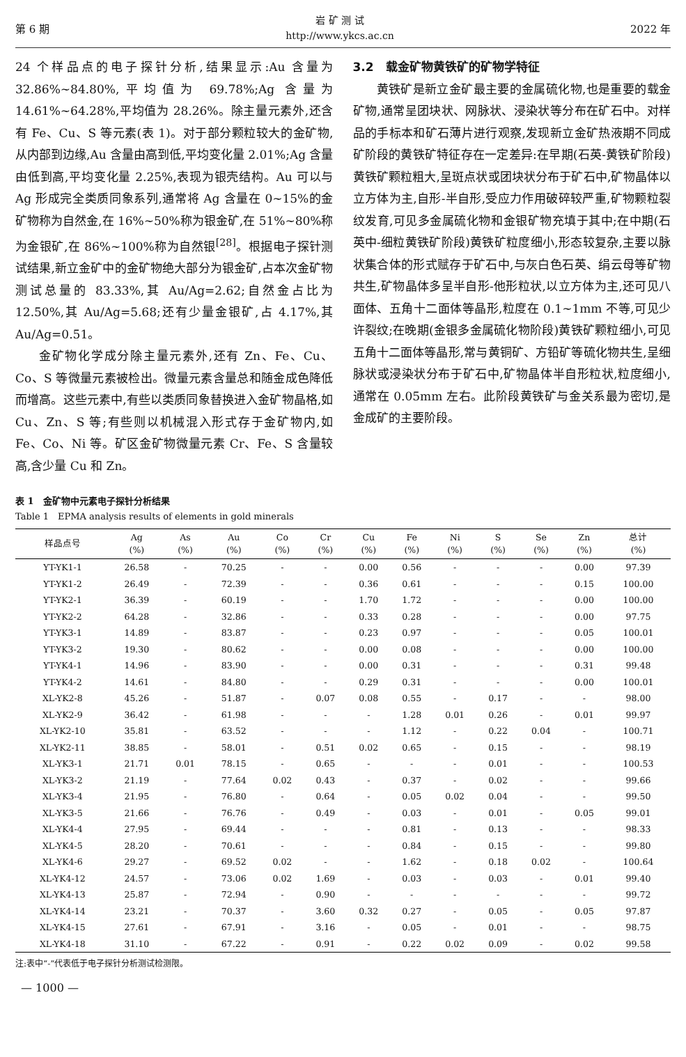第 6 期
岩 矿 测 试
http://www.ykcs.ac.cn
2022 年
24 个样品点的电子探针分析,结果显示:Au 含量为 32.86%~84.80%,平均值为 69.78%;Ag 含量为 14.61%~64.28%,平均值为 28.26%。除主量元素外,还含有 Fe、Cu、S 等元素(表 1)。对于部分颗粒较大的金矿物,从内部到边缘,Au 含量由高到低,平均变化量 2.01%;Ag 含量由低到高,平均变化量 2.25%,表现为银壳结构。Au 可以与 Ag 形成完全类质同象系列,通常将 Ag 含量在 0~15%的金矿物称为自然金,在 16%~50%称为银金矿,在 51%~80%称为金银矿,在 86%~100%称为自然银<sup>[28]</sup>。根据电子探针测试结果,新立金矿中的金矿物绝大部分为银金矿,占本次金矿物测试总量的 83.33%,其 Au/Ag=2.62;自然金占比为 12.50%,其 Au/Ag=5.68;还有少量金银矿,占 4.17%,其 Au/Ag=0.51。
金矿物化学成分除主量元素外,还有 Zn、Fe、Cu、Co、S 等微量元素被检出。微量元素含量总和随金成色降低而增高。这些元素中,有些以类质同象替换进入金矿物晶格,如 Cu、Zn、S 等;有些则以机械混入形式存于金矿物内,如 Fe、Co、Ni 等。矿区金矿物微量元素 Cr、Fe、S 含量较高,含少量 Cu 和 Zn。
3.2　载金矿物黄铁矿的矿物学特征
黄铁矿是新立金矿最主要的金属硫化物,也是重要的载金矿物,通常呈团块状、网脉状、浸染状等分布在矿石中。对样品的手标本和矿石薄片进行观察,发现新立金矿热液期不同成矿阶段的黄铁矿特征存在一定差异:在早期(石英-黄铁矿阶段)黄铁矿颗粒粗大,呈斑点状或团块状分布于矿石中,矿物晶体以立方体为主,自形-半自形,受应力作用破碎较严重,矿物颗粒裂纹发育,可见多金属硫化物和金银矿物充填于其中;在中期(石英中-细粒黄铁矿阶段)黄铁矿粒度细小,形态较复杂,主要以脉状集合体的形式赋存于矿石中,与灰白色石英、绢云母等矿物共生,矿物晶体多呈半自形-他形粒状,以立方体为主,还可见八面体、五角十二面体等晶形,粒度在 0.1~1mm 不等,可见少许裂纹;在晚期(金银多金属硫化物阶段)黄铁矿颗粒细小,可见五角十二面体等晶形,常与黄铜矿、方铅矿等硫化物共生,呈细脉状或浸染状分布于矿石中,矿物晶体半自形粒状,粒度细小,通常在 0.05mm 左右。此阶段黄铁矿与金关系最为密切,是金成矿的主要阶段。
表 1　金矿物中元素电子探针分析结果
Table 1　EPMA analysis results of elements in gold minerals
| 样品点号 | Ag (%) | As (%) | Au (%) | Co (%) | Cr (%) | Cu (%) | Fe (%) | Ni (%) | S (%) | Se (%) | Zn (%) | 总计 (%) |
| --- | --- | --- | --- | --- | --- | --- | --- | --- | --- | --- | --- | --- |
| YT-YK1-1 | 26.58 | - | 70.25 | - | - | 0.00 | 0.56 | - | - | - | 0.00 | 97.39 |
| YT-YK1-2 | 26.49 | - | 72.39 | - | - | 0.36 | 0.61 | - | - | - | 0.15 | 100.00 |
| YT-YK2-1 | 36.39 | - | 60.19 | - | - | 1.70 | 1.72 | - | - | - | 0.00 | 100.00 |
| YT-YK2-2 | 64.28 | - | 32.86 | - | - | 0.33 | 0.28 | - | - | - | 0.00 | 97.75 |
| YT-YK3-1 | 14.89 | - | 83.87 | - | - | 0.23 | 0.97 | - | - | - | 0.05 | 100.01 |
| YT-YK3-2 | 19.30 | - | 80.62 | - | - | 0.00 | 0.08 | - | - | - | 0.00 | 100.00 |
| YT-YK4-1 | 14.96 | - | 83.90 | - | - | 0.00 | 0.31 | - | - | - | 0.31 | 99.48 |
| YT-YK4-2 | 14.61 | - | 84.80 | - | - | 0.29 | 0.31 | - | - | - | 0.00 | 100.01 |
| XL-YK2-8 | 45.26 | - | 51.87 | - | 0.07 | 0.08 | 0.55 | - | 0.17 | - | - | 98.00 |
| XL-YK2-9 | 36.42 | - | 61.98 | - | - | - | 1.28 | 0.01 | 0.26 | - | 0.01 | 99.97 |
| XL-YK2-10 | 35.81 | - | 63.52 | - | - | - | 1.12 | - | 0.22 | 0.04 | - | 100.71 |
| XL-YK2-11 | 38.85 | - | 58.01 | - | 0.51 | 0.02 | 0.65 | - | 0.15 | - | - | 98.19 |
| XL-YK3-1 | 21.71 | 0.01 | 78.15 | - | 0.65 | - | - | - | 0.01 | - | - | 100.53 |
| XL-YK3-2 | 21.19 | - | 77.64 | 0.02 | 0.43 | - | 0.37 | - | 0.02 | - | - | 99.66 |
| XL-YK3-4 | 21.95 | - | 76.80 | - | 0.64 | - | 0.05 | 0.02 | 0.04 | - | - | 99.50 |
| XL-YK3-5 | 21.66 | - | 76.76 | - | 0.49 | - | 0.03 | - | 0.01 | - | 0.05 | 99.01 |
| XL-YK4-4 | 27.95 | - | 69.44 | - | - | - | 0.81 | - | 0.13 | - | - | 98.33 |
| XL-YK4-5 | 28.20 | - | 70.61 | - | - | - | 0.84 | - | 0.15 | - | - | 99.80 |
| XL-YK4-6 | 29.27 | - | 69.52 | 0.02 | - | - | 1.62 | - | 0.18 | 0.02 | - | 100.64 |
| XL-YK4-12 | 24.57 | - | 73.06 | 0.02 | 1.69 | - | 0.03 | - | 0.03 | - | 0.01 | 99.40 |
| XL-YK4-13 | 25.87 | - | 72.94 | - | 0.90 | - | - | - | - | - | - | 99.72 |
| XL-YK4-14 | 23.21 | - | 70.37 | - | 3.60 | 0.32 | 0.27 | - | 0.05 | - | 0.05 | 97.87 |
| XL-YK4-15 | 27.61 | - | 67.91 | - | 3.16 | - | 0.05 | - | 0.01 | - | - | 98.75 |
| XL-YK4-18 | 31.10 | - | 67.22 | - | 0.91 | - | 0.22 | 0.02 | 0.09 | - | 0.02 | 99.58 |
注:表中“-”代表低于电子探针分析测试检测限。
— 1000 —